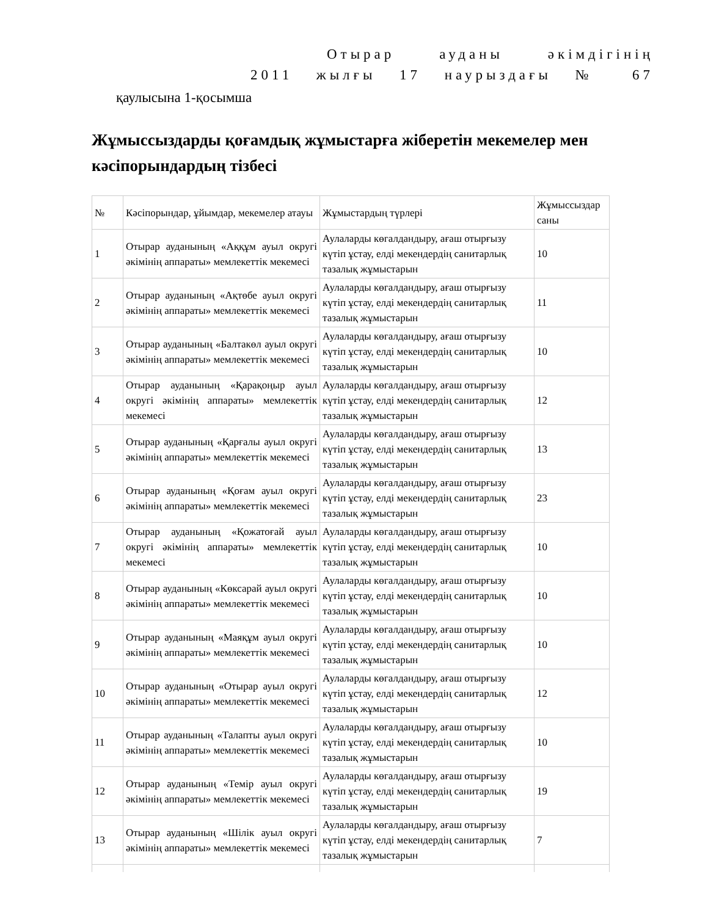Отырар ауданы әкімдігінің
2011 жылғы 17 наурыздағы № 67
қаулысына 1-қосымша
Жұмыссыздарды қоғамдық жұмыстарға жіберетін мекемелер мен кәсіпорындардың тізбесі
| № | Кәсіпорындар, ұйымдар, мекемелер атауы | Жұмыстардың түрлері | Жұмыссыздар саны |
| 1 | Отырар ауданының «Аққұм ауыл округі әкімінің аппараты» мемлекеттік мекемесі | Аулаларды көгалдандыру, ағаш отырғызу күтіп ұстау, елді мекендердің санитарлық тазалық жұмыстарын | 10 |
| 2 | Отырар ауданының «Ақтөбе ауыл округі әкімінің аппараты» мемлекеттік мекемесі | Аулаларды көгалдандыру, ағаш отырғызу күтіп ұстау, елді мекендердің санитарлық тазалық жұмыстарын | 11 |
| 3 | Отырар ауданының «Балтакөл ауыл округі әкімінің аппараты» мемлекеттік мекемесі | Аулаларды көгалдандыру, ағаш отырғызу күтіп ұстау, елді мекендердің санитарлық тазалық жұмыстарын | 10 |
| 4 | Отырар ауданының «Қарақоңыр ауыл округі әкімінің аппараты» мемлекеттік мекемесі | Аулаларды көгалдандыру, ағаш отырғызу күтіп ұстау, елді мекендердің санитарлық тазалық жұмыстарын | 12 |
| 5 | Отырар ауданының «Қарғалы ауыл округі әкімінің аппараты» мемлекеттік мекемесі | Аулаларды көгалдандыру, ағаш отырғызу күтіп ұстау, елді мекендердің санитарлық тазалық жұмыстарын | 13 |
| 6 | Отырар ауданының «Қоғам ауыл округі әкімінің аппараты» мемлекеттік мекемесі | Аулаларды көгалдандыру, ағаш отырғызу күтіп ұстау, елді мекендердің санитарлық тазалық жұмыстарын | 23 |
| 7 | Отырар ауданының «Қожатоғай ауыл округі әкімінің аппараты» мемлекеттік мекемесі | Аулаларды көгалдандыру, ағаш отырғызу күтіп ұстау, елді мекендердің санитарлық тазалық жұмыстарын | 10 |
| 8 | Отырар ауданының «Көксарай ауыл округі әкімінің аппараты» мемлекеттік мекемесі | Аулаларды көгалдандыру, ағаш отырғызу күтіп ұстау, елді мекендердің санитарлық тазалық жұмыстарын | 10 |
| 9 | Отырар ауданының «Маяқұм ауыл округі әкімінің аппараты» мемлекеттік мекемесі | Аулаларды көгалдандыру, ағаш отырғызу күтіп ұстау, елді мекендердің санитарлық тазалық жұмыстарын | 10 |
| 10 | Отырар ауданының «Отырар ауыл округі әкімінің аппараты» мемлекеттік мекемесі | Аулаларды көгалдандыру, ағаш отырғызу күтіп ұстау, елді мекендердің санитарлық тазалық жұмыстарын | 12 |
| 11 | Отырар ауданының «Талапты ауыл округі әкімінің аппараты» мемлекеттік мекемесі | Аулаларды көгалдандыру, ағаш отырғызу күтіп ұстау, елді мекендердің санитарлық тазалық жұмыстарын | 10 |
| 12 | Отырар ауданының «Темір ауыл округі әкімінің аппараты» мемлекеттік мекемесі | Аулаларды көгалдандыру, ағаш отырғызу күтіп ұстау, елді мекендердің санитарлық тазалық жұмыстарын | 19 |
| 13 | Отырар ауданының «Шілік ауыл округі әкімінің аппараты» мемлекеттік мекемесі | Аулаларды көгалдандыру, ағаш отырғызу күтіп ұстау, елді мекендердің санитарлық тазалық жұмыстарын | 7 |